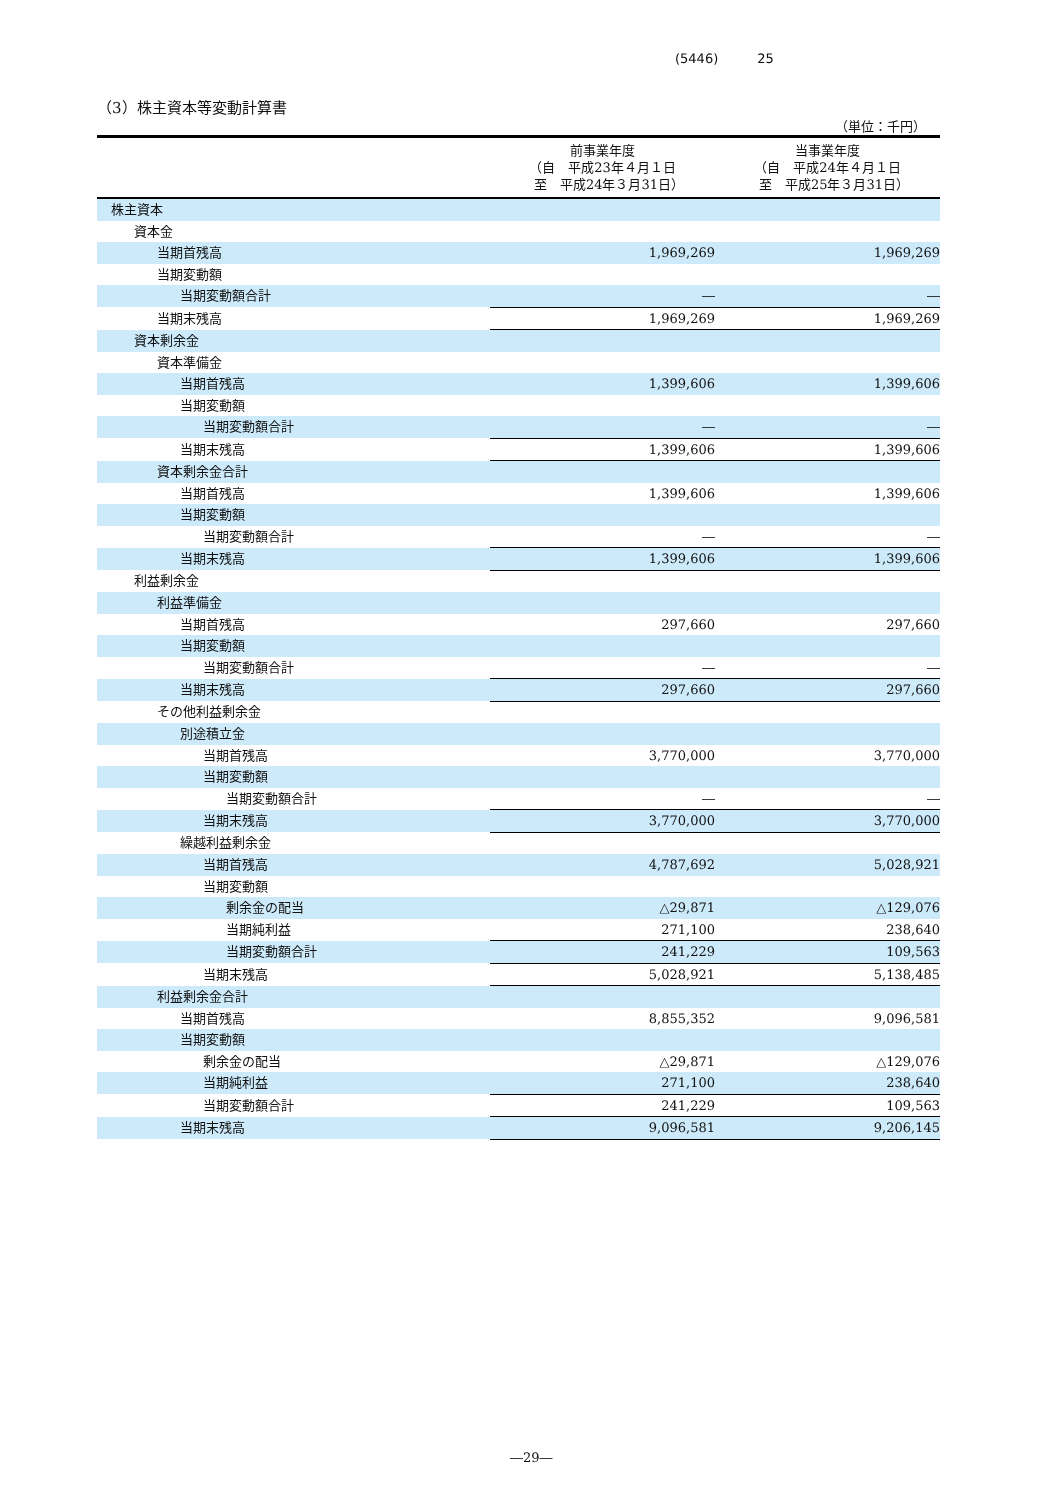(5446)　　　25
（3）株主資本等変動計算書
（単位：千円）
| | 前事業年度 （自 平成23年４月１日 至 平成24年３月31日） | 当事業年度 （自 平成24年４月１日 至 平成25年３月31日） |
| --- | --- | --- |
| 株主資本 | | |
| 資本金 | | |
| 当期首残高 | 1,969,269 | 1,969,269 |
| 当期変動額 | | |
| 当期変動額合計 | ― | ― |
| 当期末残高 | 1,969,269 | 1,969,269 |
| 資本剰余金 | | |
| 資本準備金 | | |
| 当期首残高 | 1,399,606 | 1,399,606 |
| 当期変動額 | | |
| 当期変動額合計 | ― | ― |
| 当期末残高 | 1,399,606 | 1,399,606 |
| 資本剰余金合計 | | |
| 当期首残高 | 1,399,606 | 1,399,606 |
| 当期変動額 | | |
| 当期変動額合計 | ― | ― |
| 当期末残高 | 1,399,606 | 1,399,606 |
| 利益剰余金 | | |
| 利益準備金 | | |
| 当期首残高 | 297,660 | 297,660 |
| 当期変動額 | | |
| 当期変動額合計 | ― | ― |
| 当期末残高 | 297,660 | 297,660 |
| その他利益剰余金 | | |
| 別途積立金 | | |
| 当期首残高 | 3,770,000 | 3,770,000 |
| 当期変動額 | | |
| 当期変動額合計 | ― | ― |
| 当期末残高 | 3,770,000 | 3,770,000 |
| 繰越利益剰余金 | | |
| 当期首残高 | 4,787,692 | 5,028,921 |
| 当期変動額 | | |
| 剰余金の配当 | △29,871 | △129,076 |
| 当期純利益 | 271,100 | 238,640 |
| 当期変動額合計 | 241,229 | 109,563 |
| 当期末残高 | 5,028,921 | 5,138,485 |
| 利益剰余金合計 | | |
| 当期首残高 | 8,855,352 | 9,096,581 |
| 当期変動額 | | |
| 剰余金の配当 | △29,871 | △129,076 |
| 当期純利益 | 271,100 | 238,640 |
| 当期変動額合計 | 241,229 | 109,563 |
| 当期末残高 | 9,096,581 | 9,206,145 |
―29―